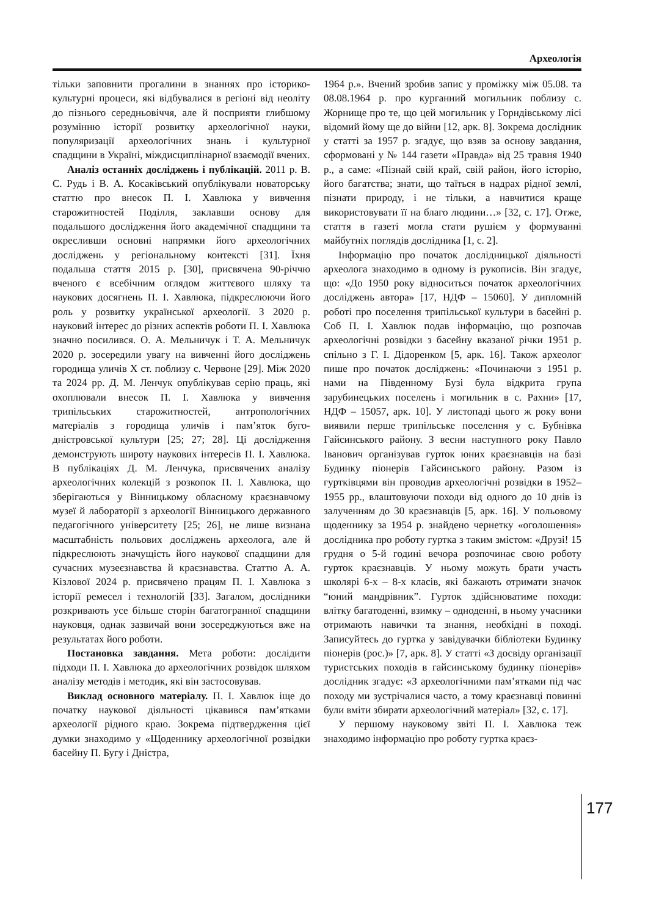Археологія
тільки заповнити прогалини в знаннях про історико-культурні процеси, які відбувалися в регіоні від неоліту до пізнього середньовіччя, але й посприяти глибшому розумінню історії розвитку археологічної науки, популяризації археологічних знань і культурної спадщини в Україні, міждисциплінарної взаємодії вчених.
Аналіз останніх досліджень і публікацій. 2011 р. В. С. Рудь і В. А. Косаківський опублікували новаторську статтю про внесок П. І. Хавлюка у вивчення старожитностей Поділля, заклавши основу для подальшого дослідження його академічної спадщини та окресливши основні напрямки його археологічних досліджень у регіональному контексті [31]. Їхня подальша стаття 2015 р. [30], присвячена 90-річчю вченого є всебічним оглядом життєвого шляху та наукових досягнень П. І. Хавлюка, підкреслюючи його роль у розвитку української археології. З 2020 р. науковий інтерес до різних аспектів роботи П. І. Хавлюка значно посилився. О. А. Мельничук і Т. А. Мельничук 2020 р. зосередили увагу на вивченні його досліджень городища уличів Х ст. поблизу с. Червоне [29]. Між 2020 та 2024 рр. Д. М. Ленчук опублікував серію праць, які охоплювали внесок П. І. Хавлюка у вивчення трипільських старожитностей, антропологічних матеріалів з городища уличів і пам’яток буго-дністровської культури [25; 27; 28]. Ці дослідження демонструють широту наукових інтересів П. І. Хавлюка. В публікаціях Д. М. Ленчука, присвячених аналізу археологічних колекцій з розкопок П. І. Хавлюка, що зберігаються у Вінницькому обласному краєзнавчому музеї й лабораторії з археології Вінницького державного педагогічного університету [25; 26], не лише визнана масштабність польових досліджень археолога, але й підкреслюють значущість його наукової спадщини для сучасних музеєзнавства й краєзнавства. Статтю А. А. Кізлової 2024 р. присвячено працям П. І. Хавлюка з історії ремесел і технологій [33]. Загалом, дослідники розкривають усе більше сторін багатогранної спадщини науковця, однак зазвичай вони зосереджуються вже на результатах його роботи.
Постановка завдання. Мета роботи: дослідити підходи П. І. Хавлюка до археологічних розвідок шляхом аналізу методів і методик, які він застосовував.
Виклад основного матеріалу. П. І. Хавлюк іще до початку наукової діяльності цікавився пам’ятками археології рідного краю. Зокрема підтвердження цієї думки знаходимо у «Щоденнику археологічної розвідки басейну П. Бугу і Дністра,
1964 р.». Вчений зробив запис у проміжку між 05.08. та 08.08.1964 р. про курганний могильник поблизу с. Жорнище про те, що цей могильник у Горндівському лісі відомий йому ще до війни [12, арк. 8]. Зокрема дослідник у статті за 1957 р. згадує, що взяв за основу завдання, сформовані у № 144 газети «Правда» від 25 травня 1940 р., а саме: «Пізнай свій край, свій район, його історію, його багатства; знати, що таїться в надрах рідної землі, пізнати природу, і не тільки, а навчитися краще використовувати її на благо людини…» [32, с. 17]. Отже, стаття в газеті могла стати рушієм у формуванні майбутніх поглядів дослідника [1, с. 2].
Інформацію про початок дослідницької діяльності археолога знаходимо в одному із рукописів. Він згадує, що: «До 1950 року відноситься початок археологічних досліджень автора» [17, НДФ – 15060]. У дипломній роботі про поселення трипільської культури в басейні р. Соб П. І. Хавлюк подав інформацію, що розпочав археологічні розвідки з басейну вказаної річки 1951 р. спільно з Г. І. Дідоренком [5, арк. 16]. Також археолог пише про початок досліджень: «Починаючи з 1951 р. нами на Південному Бузі була відкрита група зарубинецьких поселень і могильник в с. Рахни» [17, НДФ – 15057, арк. 10]. У листопаді цього ж року вони виявили перше трипільське поселення у с. Бубнівка Гайсинського району. З весни наступного року Павло Іванович організував гурток юних краєзнавців на базі Будинку піонерів Гайсинського району. Разом із гуртківцями він проводив археологічні розвідки в 1952–1955 рр., влаштовуючи походи від одного до 10 днів із залученням до 30 краєзнавців [5, арк. 16]. У польовому щоденнику за 1954 р. знайдено чернетку «оголошення» дослідника про роботу гуртка з таким змістом: «Друзі! 15 грудня о 5-й годині вечора розпочинає свою роботу гурток краєзнавців. У ньому можуть брати участь школярі 6-х – 8-х класів, які бажають отримати значок “юний мандрівник”. Гурток здійснюватиме походи: влітку багатоденні, взимку – одноденні, в ньому учасники отримають навички та знання, необхідні в поході. Записуйтесь до гуртка у завідувачки бібліотеки Будинку піонерів (рос.)» [7, арк. 8]. У статті «З досвіду організації туристських походів в гайсинському будинку піонерів» дослідник згадує: «З археологічними пам’ятками під час походу ми зустрічалися часто, а тому краєзнавці повинні були вміти збирати археологічний матеріал» [32, с. 17].
У першому науковому звіті П. І. Хавлюка теж знаходимо інформацію про роботу гуртка краєз-
177